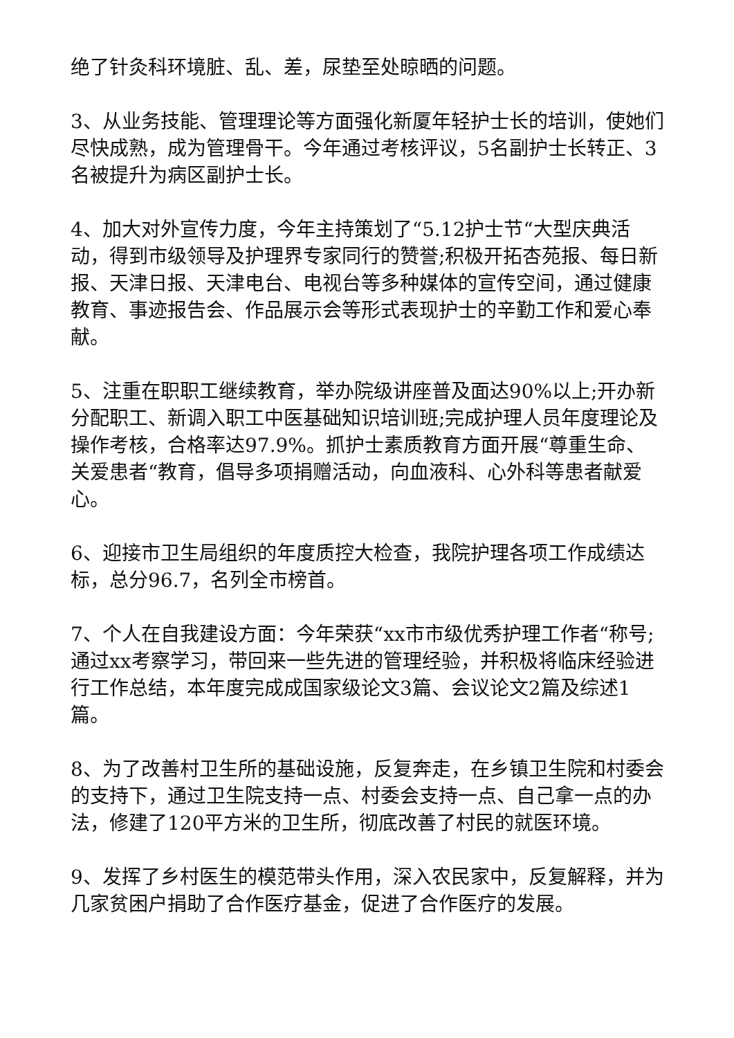绝了针灸科环境脏、乱、差，尿垫至处晾晒的问题。
3、从业务技能、管理理论等方面强化新厦年轻护士长的培训，使她们尽快成熟，成为管理骨干。今年通过考核评议，5名副护士长转正、3名被提升为病区副护士长。
4、加大对外宣传力度，今年主持策划了“5.12护士节“大型庆典活动，得到市级领导及护理界专家同行的赞誉;积极开拓杏苑报、每日新报、天津日报、天津电台、电视台等多种媒体的宣传空间，通过健康教育、事迹报告会、作品展示会等形式表现护士的辛勤工作和爱心奉献。
5、注重在职职工继续教育，举办院级讲座普及面达90%以上;开办新分配职工、新调入职工中医基础知识培训班;完成护理人员年度理论及操作考核，合格率达97.9%。抓护士素质教育方面开展“尊重生命、关爱患者“教育，倡导多项捐赠活动，向血液科、心外科等患者献爱心。
6、迎接市卫生局组织的年度质控大检查，我院护理各项工作成绩达标，总分96.7，名列全市榜首。
7、个人在自我建设方面：今年荣获“xx市市级优秀护理工作者“称号;通过xx考察学习，带回来一些先进的管理经验，并积极将临床经验进行工作总结，本年度完成成国家级论文3篇、会议论文2篇及综述1篇。
8、为了改善村卫生所的基础设施，反复奔走，在乡镇卫生院和村委会的支持下，通过卫生院支持一点、村委会支持一点、自己拿一点的办法，修建了120平方米的卫生所，彻底改善了村民的就医环境。
9、发挥了乡村医生的模范带头作用，深入农民家中，反复解释，并为几家贫困户捐助了合作医疗基金，促进了合作医疗的发展。